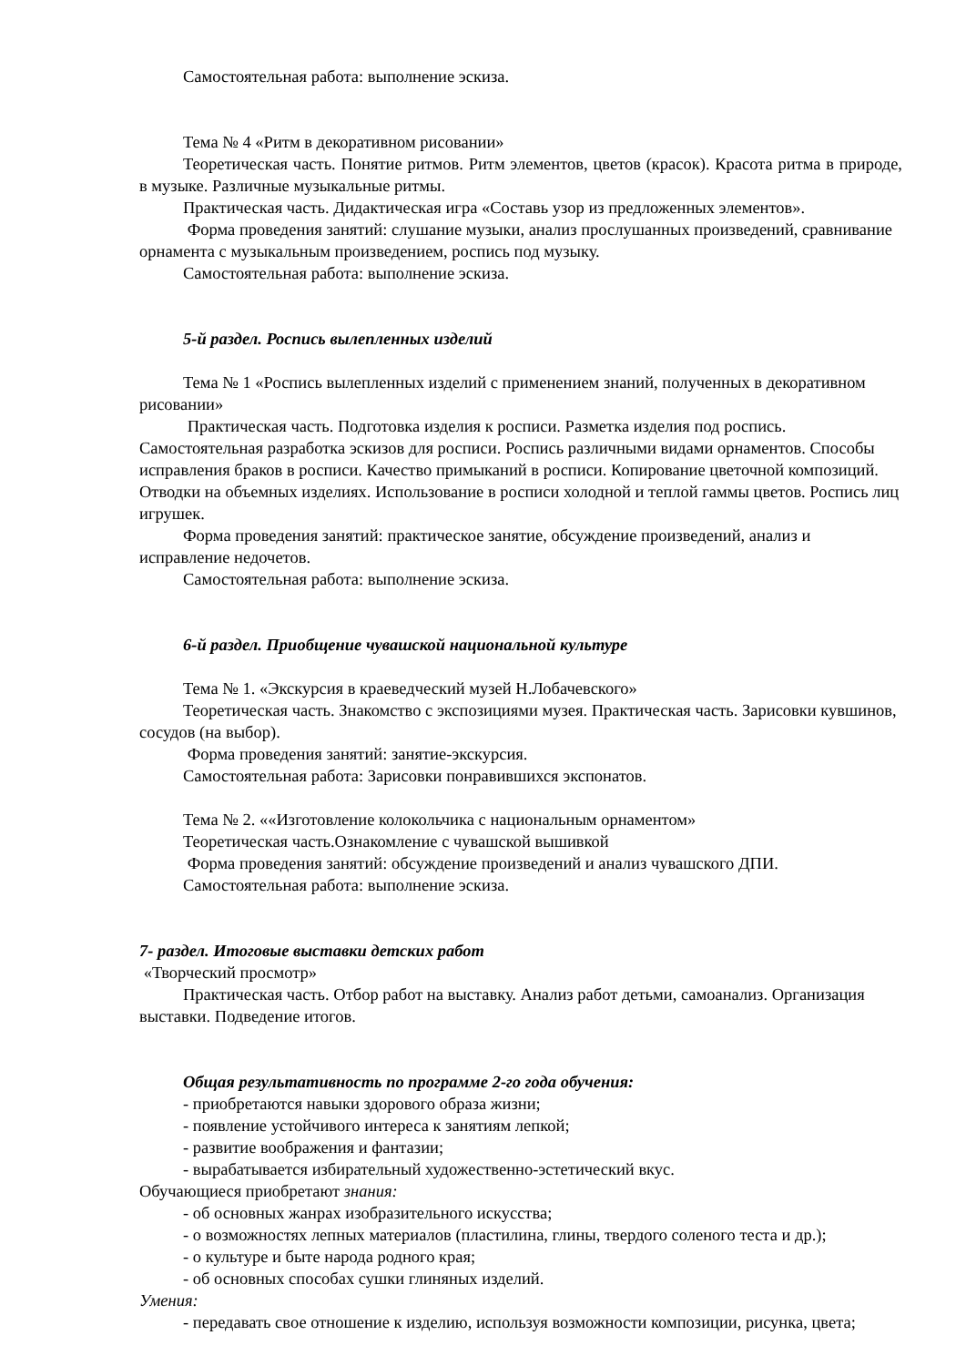Самостоятельная работа: выполнение эскиза.
Тема № 4 «Ритм в декоративном рисовании»
Теоретическая часть. Понятие ритмов. Ритм элементов, цветов (красок). Красота ритма в природе, в музыке. Различные музыкальные ритмы.
Практическая часть. Дидактическая игра «Составь узор из предложенных элементов».
Форма проведения занятий: слушание музыки, анализ прослушанных произведений, сравнивание орнамента с музыкальным произведением, роспись под музыку.
Самостоятельная работа: выполнение эскиза.
5-й раздел. Роспись вылепленных изделий
Тема № 1 «Роспись вылепленных изделий с применением знаний, полученных в декоративном рисовании»
Практическая часть. Подготовка изделия к росписи. Разметка изделия под роспись. Самостоятельная разработка эскизов для росписи. Роспись различными видами орнаментов. Способы исправления браков в росписи. Качество примыканий в росписи. Копирование цветочной композиций. Отводки на объемных изделиях. Использование в росписи холодной и теплой гаммы цветов. Роспись лиц игрушек.
Форма проведения занятий: практическое занятие, обсуждение произведений, анализ и исправление недочетов.
Самостоятельная работа: выполнение эскиза.
6-й раздел. Приобщение чувашской национальной культуре
Тема № 1. «Экскурсия в краеведческий музей Н.Лобачевского»
Теоретическая часть. Знакомство с экспозициями музея. Практическая часть. Зарисовки кувшинов, сосудов (на выбор).
Форма проведения занятий: занятие-экскурсия.
Самостоятельная работа: Зарисовки понравившихся экспонатов.
Тема № 2. ««Изготовление колокольчика с национальным орнаментом»
Теоретическая часть.Ознакомление с чувашской вышивкой
Форма проведения занятий: обсуждение произведений и анализ чувашского ДПИ.
Самостоятельная работа: выполнение эскиза.
7- раздел. Итоговые выставки детских работ
«Творческий просмотр»
Практическая часть. Отбор работ на выставку. Анализ работ детьми, самоанализ. Организация выставки. Подведение итогов.
Общая результативность по программе 2-го года обучения:
- приобретаются навыки здорового образа жизни;
- появление устойчивого интереса к занятиям лепкой;
- развитие воображения и фантазии;
- вырабатывается избирательный художественно-эстетический вкус.
Обучающиеся приобретают знания:
- об основных жанрах изобразительного искусства;
- о возможностях лепных материалов (пластилина, глины, твердого соленого теста и др.);
- о культуре и быте народа родного края;
- об основных способах сушки глиняных изделий.
Умения:
- передавать свое отношение к изделию, используя возможности композиции, рисунка, цвета;